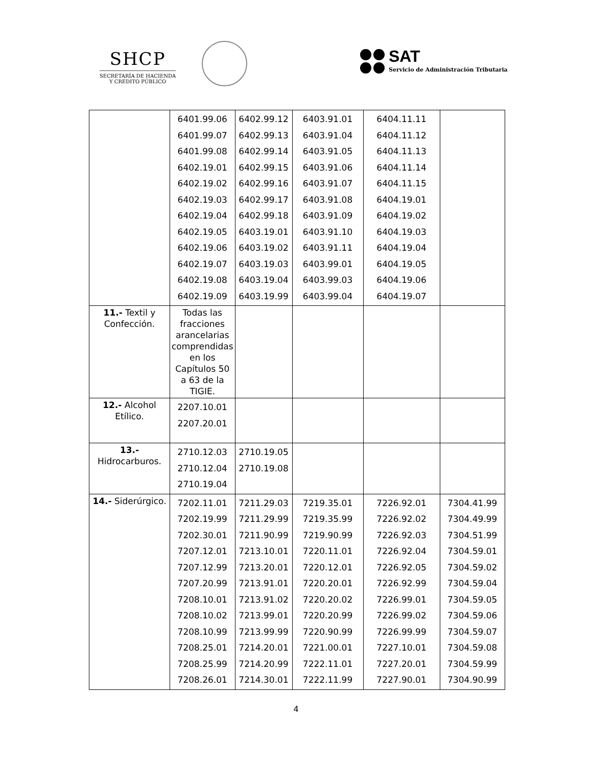SHCP
SECRETARÍA DE HACIENDA
Y CRÉDITO PÚBLICO
SAT
Servicio de Administración Tributaria
| | 6401.99.06 6401.99.07 6401.99.08 6402.19.01 6402.19.02 6402.19.03 6402.19.04 6402.19.05 6402.19.06 6402.19.07 6402.19.08 6402.19.09 | 6402.99.12 6402.99.13 6402.99.14 6402.99.15 6402.99.16 6402.99.17 6402.99.18 6403.19.01 6403.19.02 6403.19.03 6403.19.04 6403.19.99 | 6403.91.01 6403.91.04 6403.91.05 6403.91.06 6403.91.07 6403.91.08 6403.91.09 6403.91.10 6403.91.11 6403.99.01 6403.99.03 6403.99.04 | 6404.11.11 6404.11.12 6404.11.13 6404.11.14 6404.11.15 6404.19.01 6404.19.02 6404.19.03 6404.19.04 6404.19.05 6404.19.06 6404.19.07 | |
| 11.- Textil y Confección. | Todas las fracciones arancelarias comprendidas en los Capítulos 50 a 63 de la TIGIE. | | | | |
| 12.- Alcohol Etílico. | 2207.10.01 2207.20.01 | | | | |
| 13.- Hidrocarburos. | 2710.12.03 2710.12.04 2710.19.04 | 2710.19.05 2710.19.08 | | | |
| 14.- Siderúrgico. | 7202.11.01 7202.19.99 7202.30.01 7207.12.01 7207.12.99 7207.20.99 7208.10.01 7208.10.02 7208.10.99 7208.25.01 7208.25.99 7208.26.01 | 7211.29.03 7211.29.99 7211.90.99 7213.10.01 7213.20.01 7213.91.01 7213.91.02 7213.99.01 7213.99.99 7214.20.01 7214.20.99 7214.30.01 | 7219.35.01 7219.35.99 7219.90.99 7220.11.01 7220.12.01 7220.20.01 7220.20.02 7220.20.99 7220.90.99 7221.00.01 7222.11.01 7222.11.99 | 7226.92.01 7226.92.02 7226.92.03 7226.92.04 7226.92.05 7226.92.99 7226.99.01 7226.99.02 7226.99.99 7227.10.01 7227.20.01 7227.90.01 | 7304.41.99 7304.49.99 7304.51.99 7304.59.01 7304.59.02 7304.59.04 7304.59.05 7304.59.06 7304.59.07 7304.59.08 7304.59.99 7304.90.99 |
4